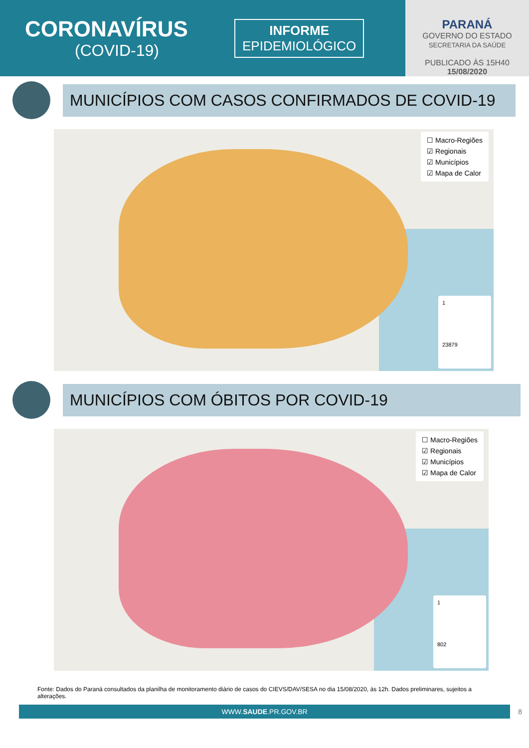CORONAVÍRUS
(COVID-19)
INFORME
EPIDEMIOLÓGICO
PARANÁ
GOVERNO DO ESTADO
SECRETARIA DA SAÚDE
PUBLICADO ÀS 15H40
15/08/2020
MUNICÍPIOS COM CASOS CONFIRMADOS DE COVID-19
☐ Macro-Regiões
☑ Regionais
☑ Municípios
☑ Mapa de Calor
1
23879
MUNICÍPIOS COM ÓBITOS POR COVID-19
☐ Macro-Regiões
☑ Regionais
☑ Municípios
☑ Mapa de Calor
1
802
Fonte: Dados do Paraná consultados da planilha de monitoramento diário de casos do CIEVS/DAV/SESA no dia 15/08/2020, às 12h. Dados preliminares, sujeitos a alterações.
WWW.SAUDE.PR.GOV.BR 8